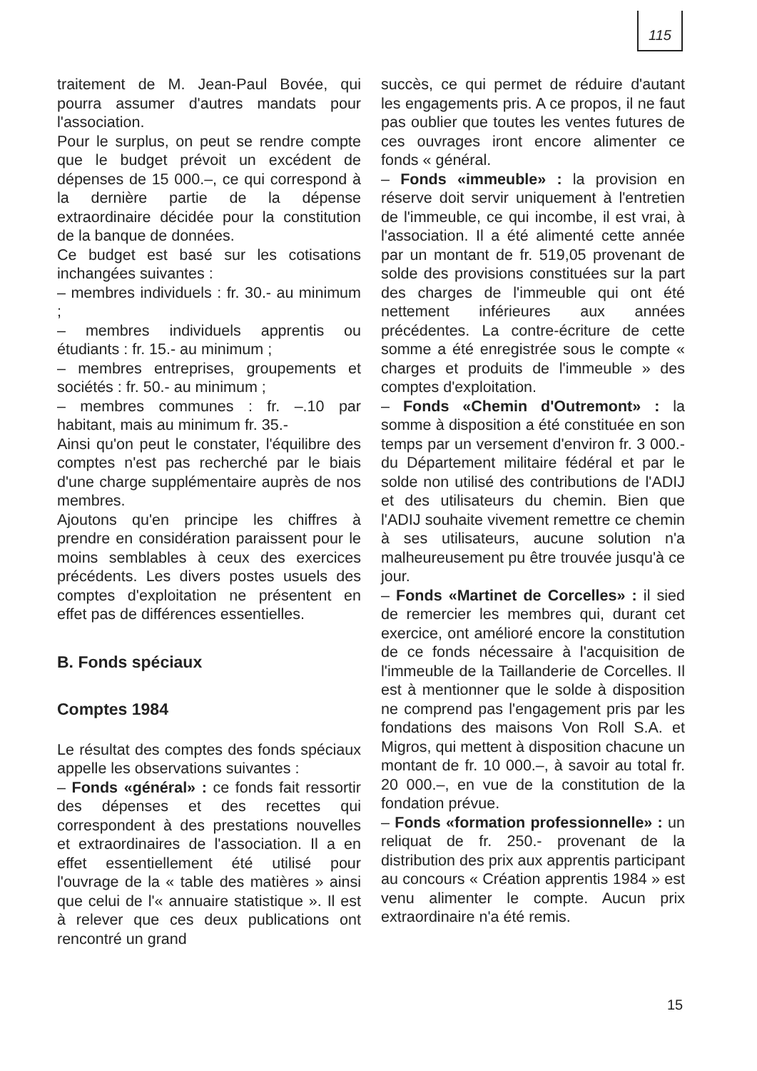115
traitement de M. Jean-Paul Bovée, qui pourra assumer d'autres mandats pour l'association.
Pour le surplus, on peut se rendre compte que le budget prévoit un excédent de dépenses de 15 000.–, ce qui correspond à la dernière partie de la dépense extraordinaire décidée pour la constitution de la banque de données.
Ce budget est basé sur les cotisations inchangées suivantes :
– membres individuels : fr. 30.- au minimum ;
– membres individuels apprentis ou étudiants : fr. 15.- au minimum ;
– membres entreprises, groupements et sociétés : fr. 50.- au minimum ;
– membres communes : fr. –.10 par habitant, mais au minimum fr. 35.-
Ainsi qu'on peut le constater, l'équilibre des comptes n'est pas recherché par le biais d'une charge supplémentaire auprès de nos membres.
Ajoutons qu'en principe les chiffres à prendre en considération paraissent pour le moins semblables à ceux des exercices précédents. Les divers postes usuels des comptes d'exploitation ne présentent en effet pas de différences essentielles.
B. Fonds spéciaux
Comptes 1984
Le résultat des comptes des fonds spéciaux appelle les observations suivantes :
– Fonds «général» : ce fonds fait ressortir des dépenses et des recettes qui correspondent à des prestations nouvelles et extraordinaires de l'association. Il a en effet essentiellement été utilisé pour l'ouvrage de la « table des matières » ainsi que celui de l'« annuaire statistique ». Il est à relever que ces deux publications ont rencontré un grand
succès, ce qui permet de réduire d'autant les engagements pris. A ce propos, il ne faut pas oublier que toutes les ventes futures de ces ouvrages iront encore alimenter ce fonds « général.
– Fonds «immeuble» : la provision en réserve doit servir uniquement à l'entretien de l'immeuble, ce qui incombe, il est vrai, à l'association. Il a été alimenté cette année par un montant de fr. 519,05 provenant de solde des provisions constituées sur la part des charges de l'immeuble qui ont été nettement inférieures aux années précédentes. La contre-écriture de cette somme a été enregistrée sous le compte « charges et produits de l'immeuble » des comptes d'exploitation.
– Fonds «Chemin d'Outremont» : la somme à disposition a été constituée en son temps par un versement d'environ fr. 3 000.- du Département militaire fédéral et par le solde non utilisé des contributions de l'ADIJ et des utilisateurs du chemin. Bien que l'ADIJ souhaite vivement remettre ce chemin à ses utilisateurs, aucune solution n'a malheureusement pu être trouvée jusqu'à ce jour.
– Fonds «Martinet de Corcelles» : il sied de remercier les membres qui, durant cet exercice, ont amélioré encore la constitution de ce fonds nécessaire à l'acquisition de l'immeuble de la Taillanderie de Corcelles. Il est à mentionner que le solde à disposition ne comprend pas l'engagement pris par les fondations des maisons Von Roll S.A. et Migros, qui mettent à disposition chacune un montant de fr. 10 000.–, à savoir au total fr. 20 000.–, en vue de la constitution de la fondation prévue.
– Fonds «formation professionnelle» : un reliquat de fr. 250.- provenant de la distribution des prix aux apprentis participant au concours « Création apprentis 1984 » est venu alimenter le compte. Aucun prix extraordinaire n'a été remis.
15